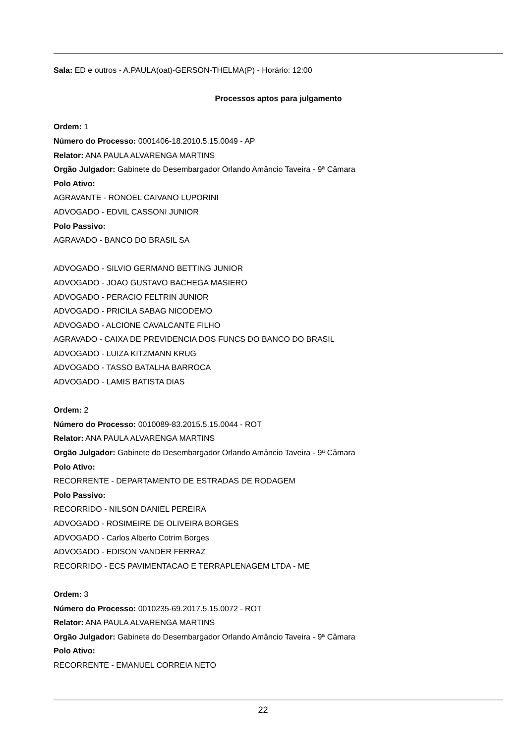Sala: ED e outros - A.PAULA(oat)-GERSON-THELMA(P) - Horário: 12:00
Processos aptos para julgamento
Ordem: 1
Número do Processo: 0001406-18.2010.5.15.0049 - AP
Relator: ANA PAULA ALVARENGA MARTINS
Orgão Julgador: Gabinete do Desembargador Orlando Amâncio Taveira - 9ª Câmara
Polo Ativo:
AGRAVANTE - RONOEL CAIVANO LUPORINI
ADVOGADO - EDVIL CASSONI JUNIOR
Polo Passivo:
AGRAVADO - BANCO DO BRASIL SA
ADVOGADO - SILVIO GERMANO BETTING JUNIOR
ADVOGADO - JOAO GUSTAVO BACHEGA MASIERO
ADVOGADO - PERACIO FELTRIN JUNIOR
ADVOGADO - PRICILA SABAG NICODEMO
ADVOGADO - ALCIONE CAVALCANTE FILHO
AGRAVADO - CAIXA DE PREVIDENCIA DOS FUNCS DO BANCO DO BRASIL
ADVOGADO - LUIZA KITZMANN KRUG
ADVOGADO - TASSO BATALHA BARROCA
ADVOGADO - LAMIS BATISTA DIAS
Ordem: 2
Número do Processo: 0010089-83.2015.5.15.0044 - ROT
Relator: ANA PAULA ALVARENGA MARTINS
Orgão Julgador: Gabinete do Desembargador Orlando Amâncio Taveira - 9ª Câmara
Polo Ativo:
RECORRENTE - DEPARTAMENTO DE ESTRADAS DE RODAGEM
Polo Passivo:
RECORRIDO - NILSON DANIEL PEREIRA
ADVOGADO - ROSIMEIRE DE OLIVEIRA BORGES
ADVOGADO - Carlos Alberto Cotrim Borges
ADVOGADO - EDISON VANDER FERRAZ
RECORRIDO - ECS PAVIMENTACAO E TERRAPLENAGEM LTDA - ME
Ordem: 3
Número do Processo: 0010235-69.2017.5.15.0072 - ROT
Relator: ANA PAULA ALVARENGA MARTINS
Orgão Julgador: Gabinete do Desembargador Orlando Amâncio Taveira - 9ª Câmara
Polo Ativo:
RECORRENTE - EMANUEL CORREIA NETO
22